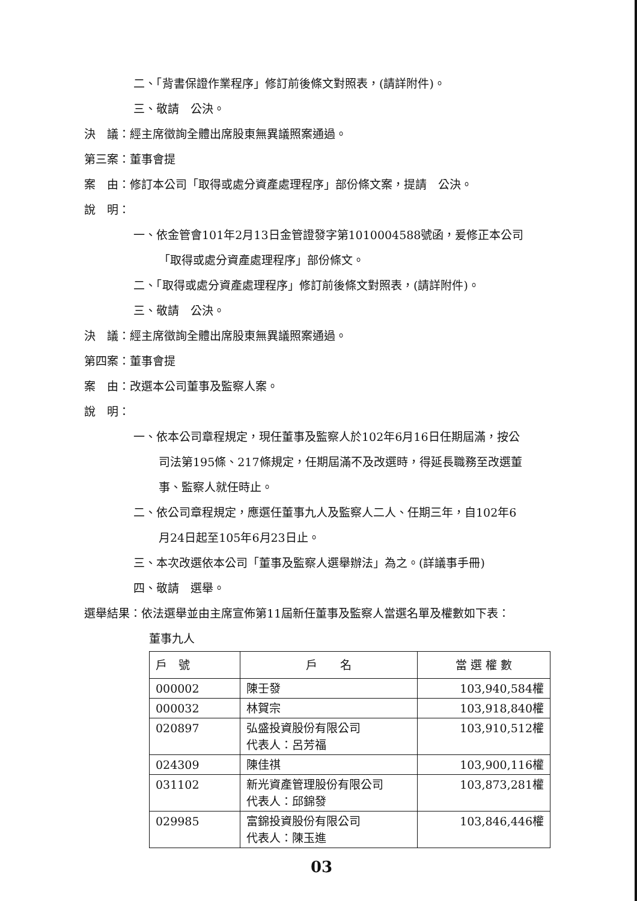二、「背書保證作業程序」修訂前後條文對照表，(請詳附件)。
三、敬請　公決。
決　議：經主席徵詢全體出席股東無異議照案通過。
第三案：董事會提
案　由：修訂本公司「取得或處分資產處理程序」部份條文案，提請　公決。
說　明：
一、依金管會101年2月13日金管證發字第1010004588號函，爰修正本公司
「取得或處分資產處理程序」部份條文。
二、「取得或處分資產處理程序」修訂前後條文對照表，(請詳附件)。
三、敬請　公決。
決　議：經主席徵詢全體出席股東無異議照案通過。
第四案：董事會提
案　由：改選本公司董事及監察人案。
說　明：
一、依本公司章程規定，現任董事及監察人於102年6月16日任期屆滿，按公
司法第195條、217條規定，任期屆滿不及改選時，得延長職務至改選董
事、監察人就任時止。
二、依公司章程規定，應選任董事九人及監察人二人、任期三年，自102年6
月24日起至105年6月23日止。
三、本次改選依本公司「董事及監察人選舉辦法」為之。(詳議事手冊)
四、敬請　選舉。
選舉結果：依法選舉並由主席宣佈第11屆新任董事及監察人當選名單及權數如下表：
董事九人
| 戶 號 | 戶 名 | 當 選 權 數 |
| --- | --- | --- |
| 000002 | 陳壬發 | 103,940,584權 |
| 000032 | 林賀宗 | 103,918,840權 |
| 020897 | 弘盛投資股份有限公司 代表人：呂芳福 | 103,910,512權 |
| 024309 | 陳佳祺 | 103,900,116權 |
| 031102 | 新光資產管理股份有限公司 代表人：邱錦發 | 103,873,281權 |
| 029985 | 富錦投資股份有限公司 代表人：陳玉進 | 103,846,446權 |
03